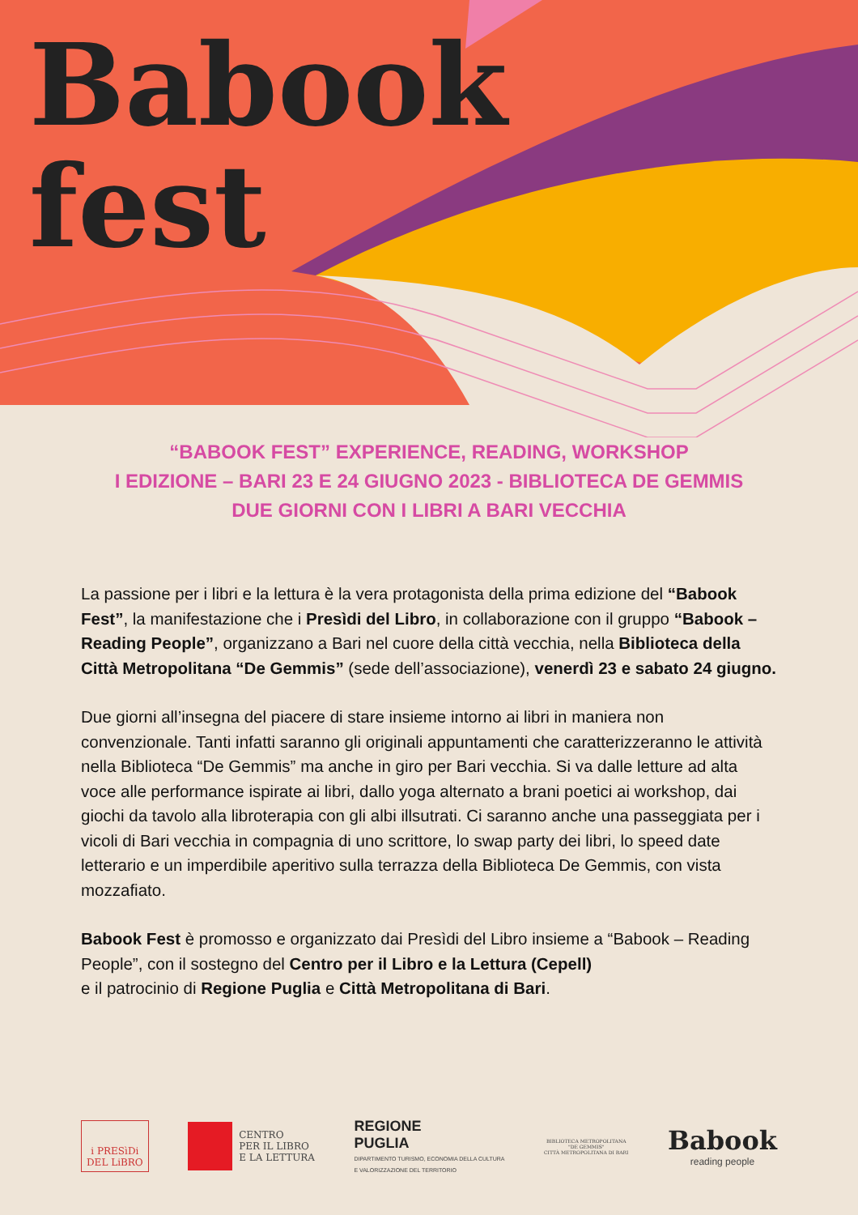Babook
fest
“BABOOK FEST” EXPERIENCE, READING, WORKSHOP
I EDIZIONE – BARI 23 E 24 GIUGNO 2023 - BIBLIOTECA DE GEMMIS
DUE GIORNI CON I LIBRI A BARI VECCHIA
La passione per i libri e la lettura è la vera protagonista della prima edizione del “Babook Fest”, la manifestazione che i Presìdi del Libro, in collaborazione con il gruppo “Babook – Reading People”, organizzano a Bari nel cuore della città vecchia, nella Biblioteca della Città Metropolitana “De Gemmis” (sede dell’associazione), venerdì 23 e sabato 24 giugno.
Due giorni all’insegna del piacere di stare insieme intorno ai libri in maniera non convenzionale. Tanti infatti saranno gli originali appuntamenti che caratterizzeranno le attività nella Biblioteca “De Gemmis” ma anche in giro per Bari vecchia. Si va dalle letture ad alta voce alle performance ispirate ai libri, dallo yoga alternato a brani poetici ai workshop, dai giochi da tavolo alla libroterapia con gli albi illsutrati. Ci saranno anche una passeggiata per i vicoli di Bari vecchia in compagnia di uno scrittore, lo swap party dei libri, lo speed date letterario e un imperdibile aperitivo sulla terrazza della Biblioteca De Gemmis, con vista mozzafiato.
Babook Fest è promosso e organizzato dai Presìdi del Libro insieme a “Babook – Reading People”, con il sostegno del Centro per il Libro e la Lettura (Cepell)
e il patrocinio di Regione Puglia e Città Metropolitana di Bari.
i PRESìDi
DEL LiBRO
CENTRO
PER IL LIBRO
E LA LETTURA
REGIONE
PUGLIA
DIPARTIMENTO TURISMO, ECONOMIA DELLA CULTURA
E VALORIZZAZIONE DEL TERRITORIO
BIBLIOTECA METROPOLITANA
"DE GEMMIS"
CITTÀ METROPOLITANA DI BARI
Babook
reading people